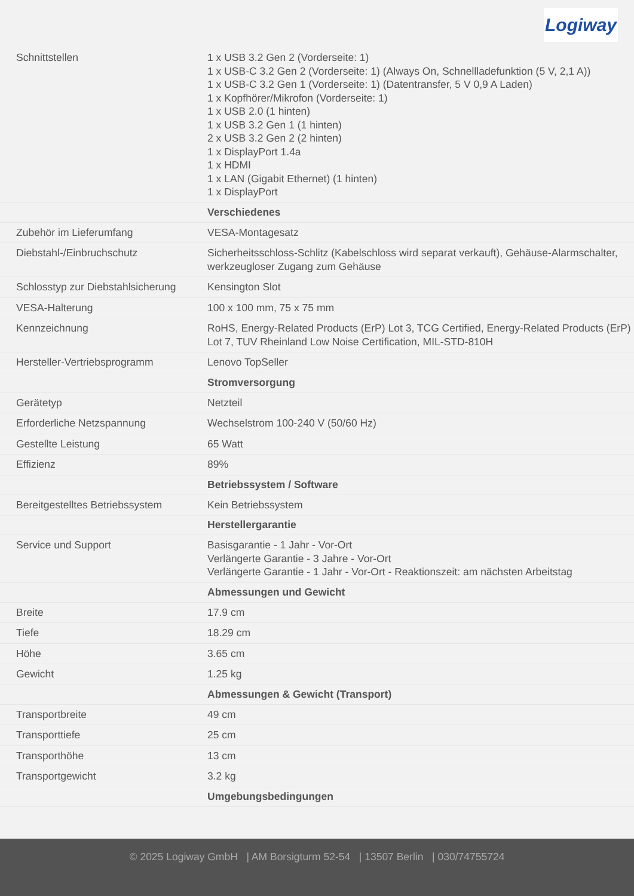Logiway
| Schnittstellen | 1 x USB 3.2 Gen 2 (Vorderseite: 1) 1 x USB-C 3.2 Gen 2 (Vorderseite: 1) (Always On, Schnellladefunktion (5 V, 2,1 A)) 1 x USB-C 3.2 Gen 1 (Vorderseite: 1) (Datentransfer, 5 V 0,9 A Laden) 1 x Kopfhörer/Mikrofon (Vorderseite: 1) 1 x USB 2.0 (1 hinten) 1 x USB 3.2 Gen 1 (1 hinten) 2 x USB 3.2 Gen 2 (2 hinten) 1 x DisplayPort 1.4a 1 x HDMI 1 x LAN (Gigabit Ethernet) (1 hinten) 1 x DisplayPort |
| | Verschiedenes |
| Zubehör im Lieferumfang | VESA-Montagesatz |
| Diebstahl-/Einbruchschutz | Sicherheitsschloss-Schlitz (Kabelschloss wird separat verkauft), Gehäuse-Alarmschalter, werkzeugloser Zugang zum Gehäuse |
| Schlosstyp zur Diebstahlsicherung | Kensington Slot |
| VESA-Halterung | 100 x 100 mm, 75 x 75 mm |
| Kennzeichnung | RoHS, Energy-Related Products (ErP) Lot 3, TCG Certified, Energy-Related Products (ErP) Lot 7, TUV Rheinland Low Noise Certification, MIL-STD-810H |
| Hersteller-Vertriebsprogramm | Lenovo TopSeller |
| | Stromversorgung |
| Gerätetyp | Netzteil |
| Erforderliche Netzspannung | Wechselstrom 100-240 V (50/60 Hz) |
| Gestellte Leistung | 65 Watt |
| Effizienz | 89% |
| | Betriebssystem / Software |
| Bereitgestelltes Betriebssystem | Kein Betriebssystem |
| | Herstellergarantie |
| Service und Support | Basisgarantie - 1 Jahr - Vor-Ort Verlängerte Garantie - 3 Jahre - Vor-Ort Verlängerte Garantie - 1 Jahr - Vor-Ort - Reaktionszeit: am nächsten Arbeitstag |
| | Abmessungen und Gewicht |
| Breite | 17.9 cm |
| Tiefe | 18.29 cm |
| Höhe | 3.65 cm |
| Gewicht | 1.25 kg |
| | Abmessungen & Gewicht (Transport) |
| Transportbreite | 49 cm |
| Transporttiefe | 25 cm |
| Transporthöhe | 13 cm |
| Transportgewicht | 3.2 kg |
| | Umgebungsbedingungen |
© 2025 Logiway GmbH | AM Borsigturm 52-54 | 13507 Berlin | 030/74755724